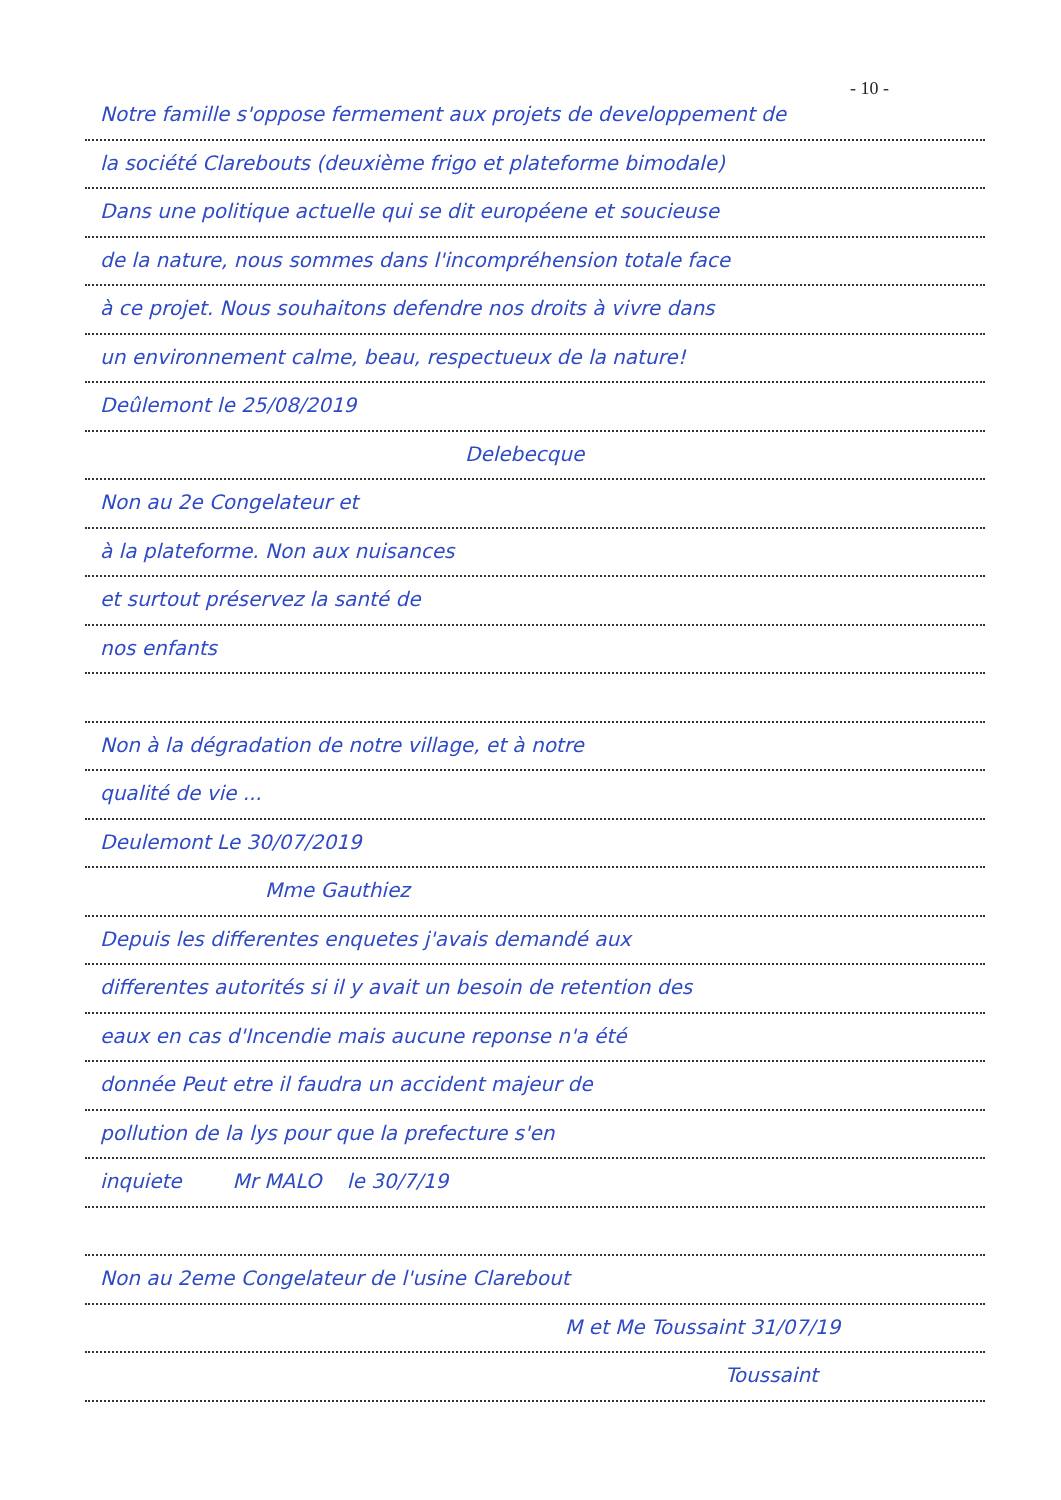- 10 -
Notre famille s'oppose fermement aux projets de developpement de
la société Clarebouts (deuxième frigo et plateforme bimodale)
Dans une politique actuelle qui se dit européene et soucieuse
de la nature, nous sommes dans l'incompréhension totale face
à ce projet. Nous souhaitons defendre nos droits à vivre dans
un environnement calme, beau, respectueux de la nature!
Deûlemont le 25/08/2019
Delebecque
Non au 2e Congelateur et
à la plateforme. Non aux nuisances
et surtout préservez la santé de
nos enfants
Non à la dégradation de notre village, et à notre
qualité de vie ...
Deulemont Le 30/07/2019
Mme Gauthiez
Depuis les differentes enquetes j'avais demandé aux
differentes autorités si il y avait un besoin de retention des
eaux en cas d'Incendie mais aucune reponse n'a été
donnée Peut etre il faudra un accident majeur de
pollution de la lys pour que la prefecture s'en
inquiete Mr MALO le 30/7/19
Non au 2eme Congelateur de l'usine Clarebout
M et Me Toussaint 31/07/19
Toussaint